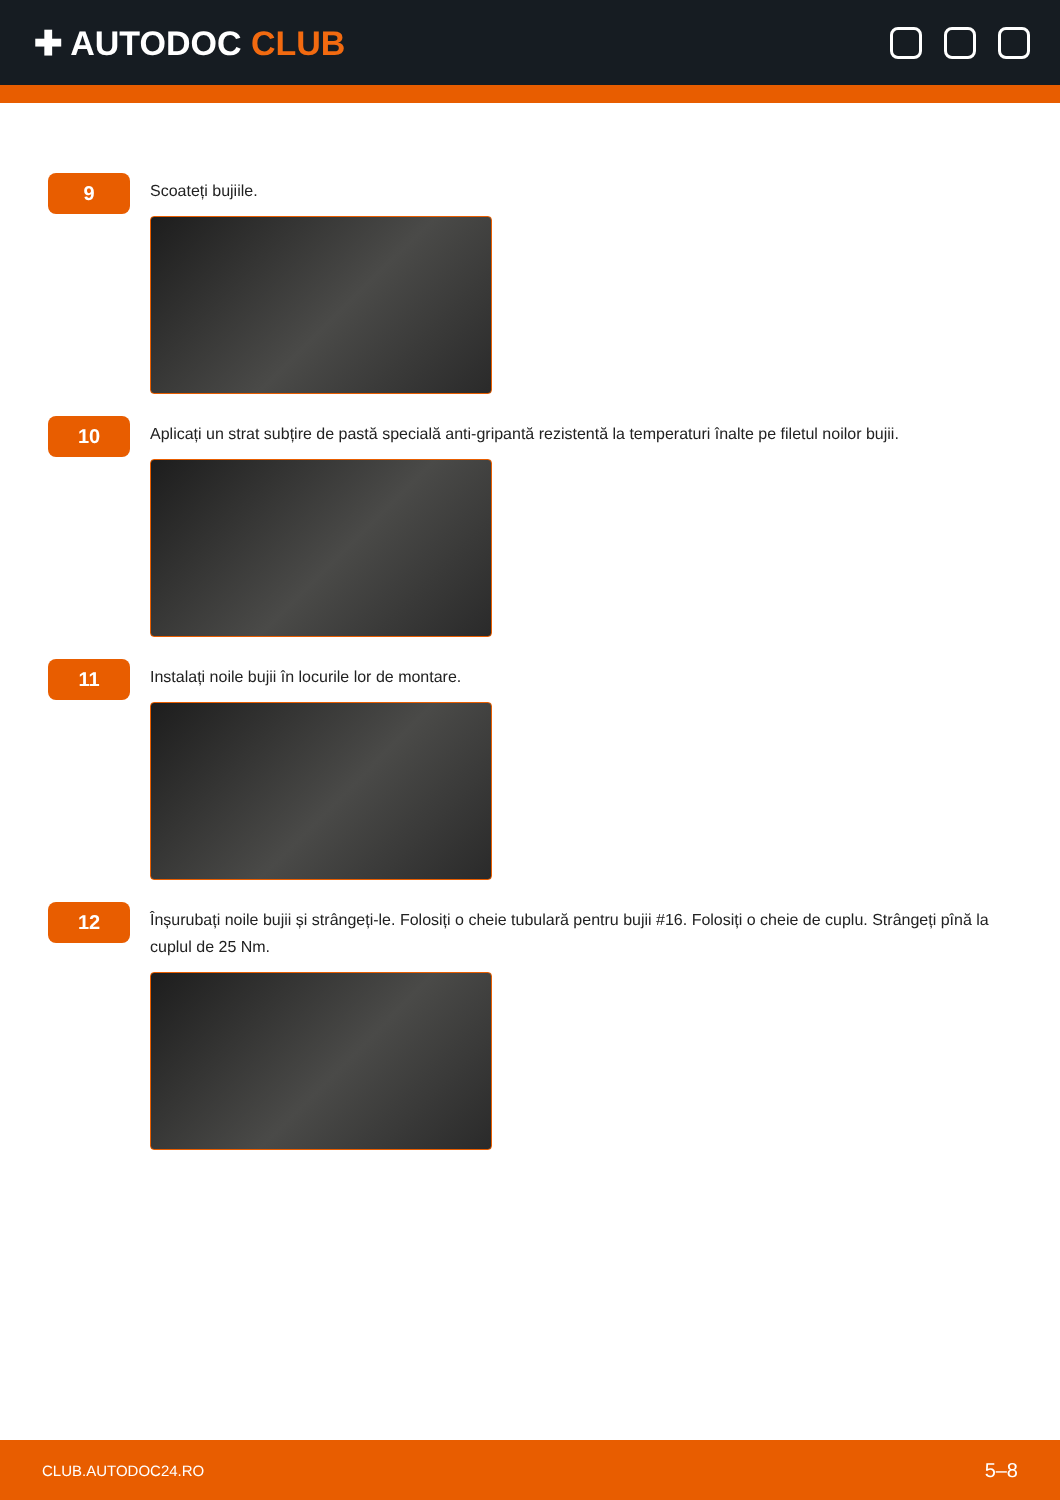✚ AUTODOC CLUB
9
Scoateți bujiile.
10
Aplicați un strat subțire de pastă specială anti-gripantă rezistentă la temperaturi înalte pe filetul noilor bujii.
11
Instalați noile bujii în locurile lor de montare.
12
Înșurubați noile bujii și strângeți-le. Folosiți o cheie tubulară pentru bujii #16. Folosiți o cheie de cuplu. Strângeți pînă la cuplul de 25 Nm.
CLUB.AUTODOC24.RO 5–8